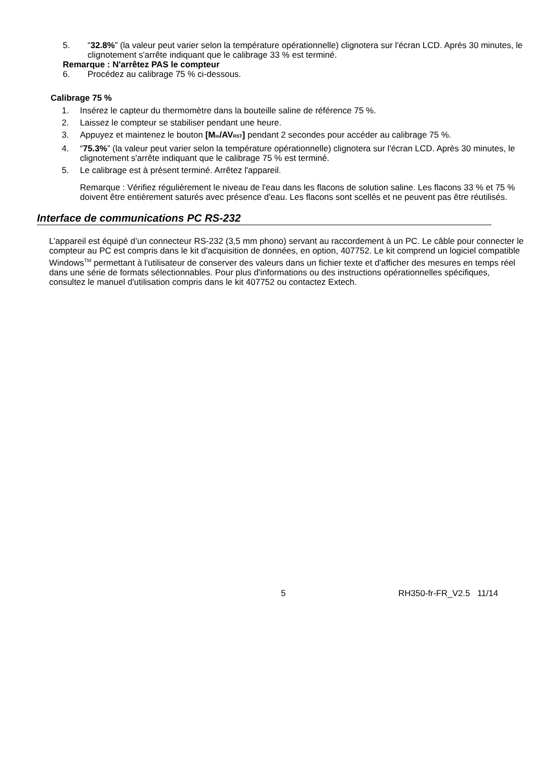5. “32.8%” (la valeur peut varier selon la température opérationnelle) clignotera sur l'écran LCD. Après 30 minutes, le clignotement s'arrête indiquant que le calibrage 33 % est terminé.
Remarque : N'arrêtez PAS le compteur
6. Procédez au calibrage 75 % ci-dessous.
Calibrage 75 %
1. Insérez le capteur du thermomètre dans la bouteille saline de référence 75 %.
2. Laissez le compteur se stabiliser pendant une heure.
3. Appuyez et maintenez le bouton [Min/AVRST] pendant 2 secondes pour accéder au calibrage 75 %.
4. “75.3%” (la valeur peut varier selon la température opérationnelle) clignotera sur l'écran LCD. Après 30 minutes, le clignotement s'arrête indiquant que le calibrage 75 % est terminé.
5. Le calibrage est à présent terminé. Arrêtez l'appareil.
Remarque : Vérifiez régulièrement le niveau de l'eau dans les flacons de solution saline. Les flacons 33 % et 75 % doivent être entièrement saturés avec présence d'eau. Les flacons sont scellés et ne peuvent pas être réutilisés.
Interface de communications PC RS-232
L’appareil est équipé d’un connecteur RS-232 (3,5 mm phono) servant au raccordement à un PC. Le câble pour connecter le compteur au PC est compris dans le kit d'acquisition de données, en option, 407752. Le kit comprend un logiciel compatible Windows<sup>TM</sup> permettant à l'utilisateur de conserver des valeurs dans un fichier texte et d'afficher des mesures en temps réel dans une série de formats sélectionnables. Pour plus d'informations ou des instructions opérationnelles spécifiques, consultez le manuel d'utilisation compris dans le kit 407752 ou contactez Extech.
5 RH350-fr-FR_V2.5 11/14